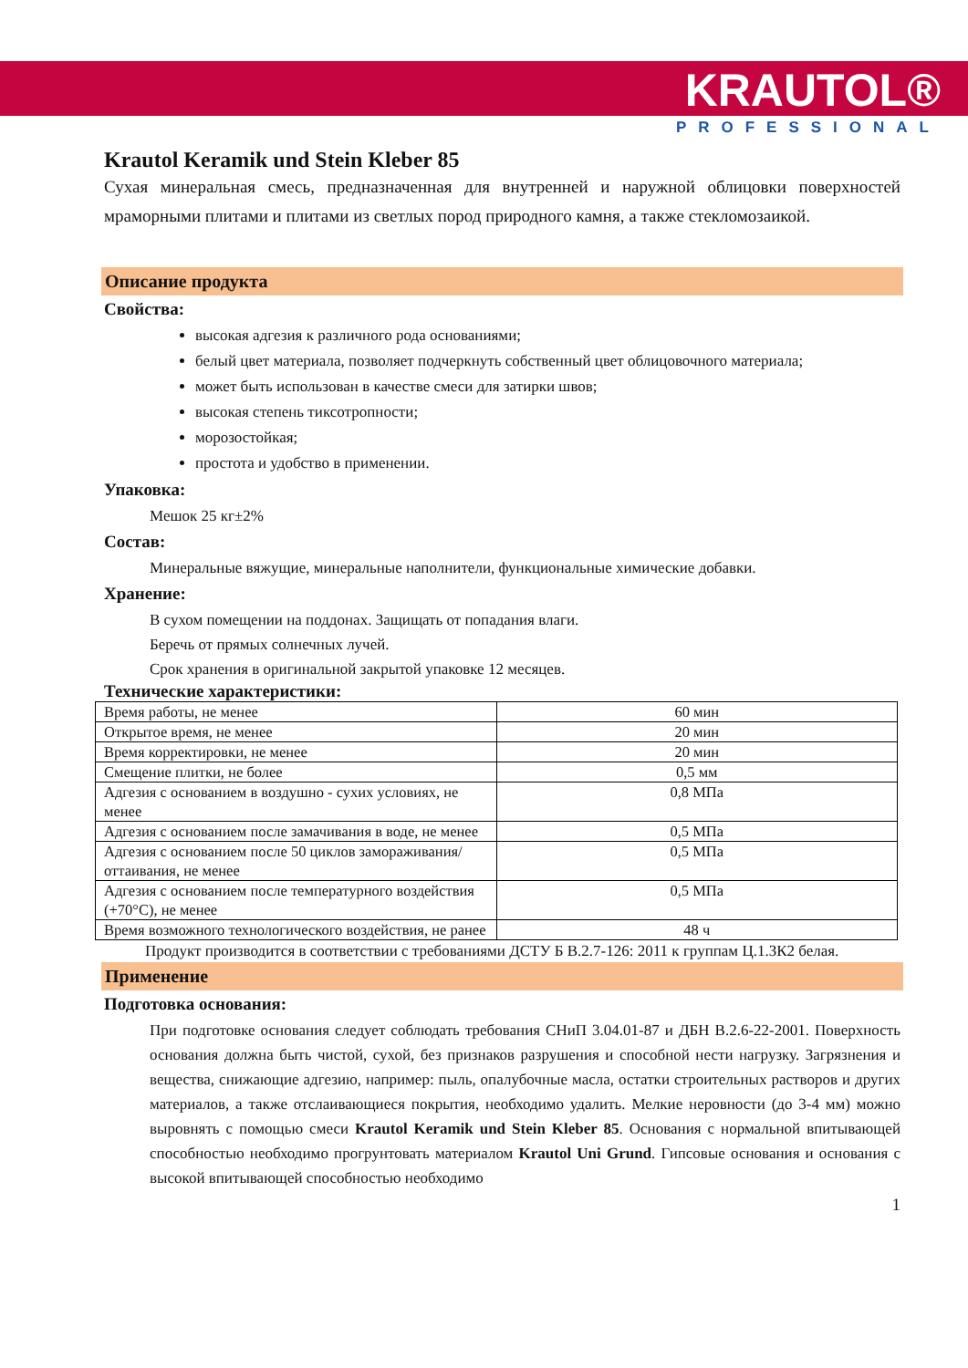KRAUTOL®
PROFESSIONAL
Krautol Keramik und Stein Kleber 85
Сухая минеральная смесь, предназначенная для внутренней и наружной облицовки поверхностей мраморными плитами и плитами из светлых пород природного камня, а также стекломозаикой.
Описание продукта
Свойства:
высокая адгезия к различного рода основаниями;
белый цвет материала, позволяет подчеркнуть собственный цвет облицовочного материала;
может быть использован в качестве смеси для затирки швов;
высокая степень тиксотропности;
морозостойкая;
простота и удобство в применении.
Упаковка:
Мешок 25 кг±2%
Состав:
Минеральные вяжущие, минеральные наполнители, функциональные химические добавки.
Хранение:
В сухом помещении на поддонах. Защищать от попадания влаги.
Беречь от прямых солнечных лучей.
Срок хранения в оригинальной закрытой упаковке 12 месяцев.
Технические характеристики:
| Время работы, не менее | 60 мин |
| Открытое время, не менее | 20 мин |
| Время корректировки, не менее | 20 мин |
| Смещение плитки, не более | 0,5 мм |
| Адгезия с основанием в воздушно - сухих условиях, не менее | 0,8 МПа |
| Адгезия с основанием после замачивания в воде, не менее | 0,5 МПа |
| Адгезия с основанием после 50 циклов замораживания/оттаивания, не менее | 0,5 МПа |
| Адгезия с основанием после температурного воздействия (+70°С), не менее | 0,5 МПа |
| Время возможного технологического воздействия, не ранее | 48 ч |
Продукт производится в соответствии с требованиями ДСТУ Б В.2.7-126: 2011 к группам Ц.1.ЗК2 белая.
Применение
Подготовка основания:
При подготовке основания следует соблюдать требования СНиП 3.04.01-87 и ДБН В.2.6-22-2001. Поверхность основания должна быть чистой, сухой, без признаков разрушения и способной нести нагрузку. Загрязнения и вещества, снижающие адгезию, например: пыль, опалубочные масла, остатки строительных растворов и других материалов, а также отслаивающиеся покрытия, необходимо удалить. Мелкие неровности (до 3-4 мм) можно выровнять с помощью смеси Krautol Keramik und Stein Kleber 85. Основания с нормальной впитывающей способностью необходимо прогрунтовать материалом Krautol Uni Grund. Гипсовые основания и основания с высокой впитывающей способностью необходимо
1